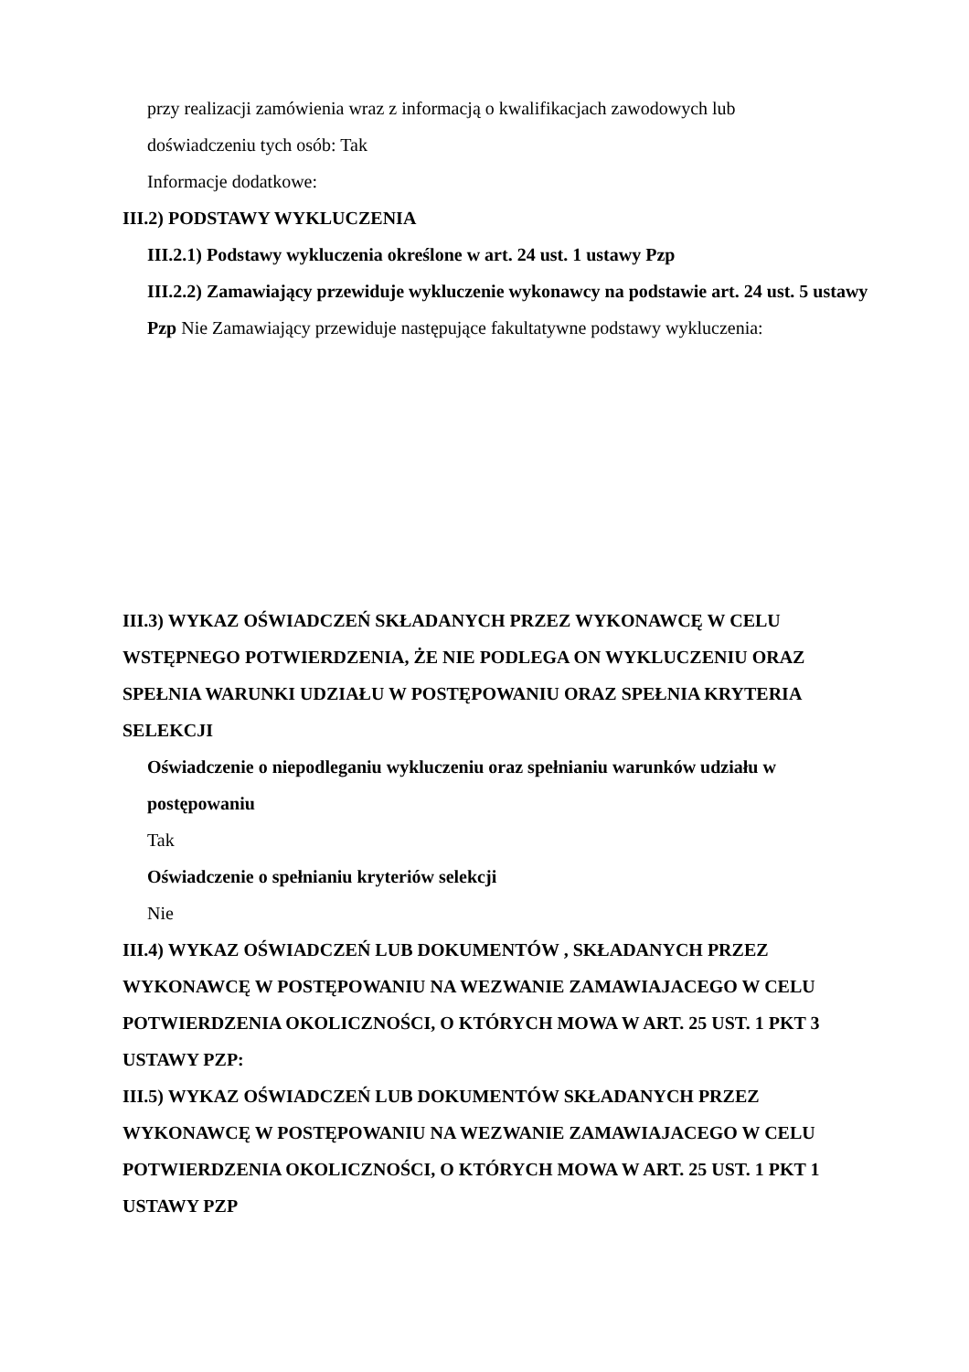przy realizacji zamówienia wraz z informacją o kwalifikacjach zawodowych lub
doświadczeniu tych osób: Tak
Informacje dodatkowe:
III.2) PODSTAWY WYKLUCZENIA
III.2.1) Podstawy wykluczenia określone w art. 24 ust. 1 ustawy Pzp
III.2.2) Zamawiający przewiduje wykluczenie wykonawcy na podstawie art. 24 ust. 5 ustawy Pzp Nie Zamawiający przewiduje następujące fakultatywne podstawy wykluczenia:
III.3) WYKAZ OŚWIADCZEŃ SKŁADANYCH PRZEZ WYKONAWCĘ W CELU WSTĘPNEGO POTWIERDZENIA, ŻE NIE PODLEGA ON WYKLUCZENIU ORAZ SPEŁNIA WARUNKI UDZIAŁU W POSTĘPOWANIU ORAZ SPEŁNIA KRYTERIA SELEKCJI
Oświadczenie o niepodleganiu wykluczeniu oraz spełnianiu warunków udziału w postępowaniu
Tak
Oświadczenie o spełnianiu kryteriów selekcji
Nie
III.4) WYKAZ OŚWIADCZEŃ LUB DOKUMENTÓW , SKŁADANYCH PRZEZ WYKONAWCĘ W POSTĘPOWANIU NA WEZWANIE ZAMAWIAJACEGO W CELU POTWIERDZENIA OKOLICZNOŚCI, O KTÓRYCH MOWA W ART. 25 UST. 1 PKT 3 USTAWY PZP:
III.5) WYKAZ OŚWIADCZEŃ LUB DOKUMENTÓW SKŁADANYCH PRZEZ WYKONAWCĘ W POSTĘPOWANIU NA WEZWANIE ZAMAWIAJACEGO W CELU POTWIERDZENIA OKOLICZNOŚCI, O KTÓRYCH MOWA W ART. 25 UST. 1 PKT 1 USTAWY PZP